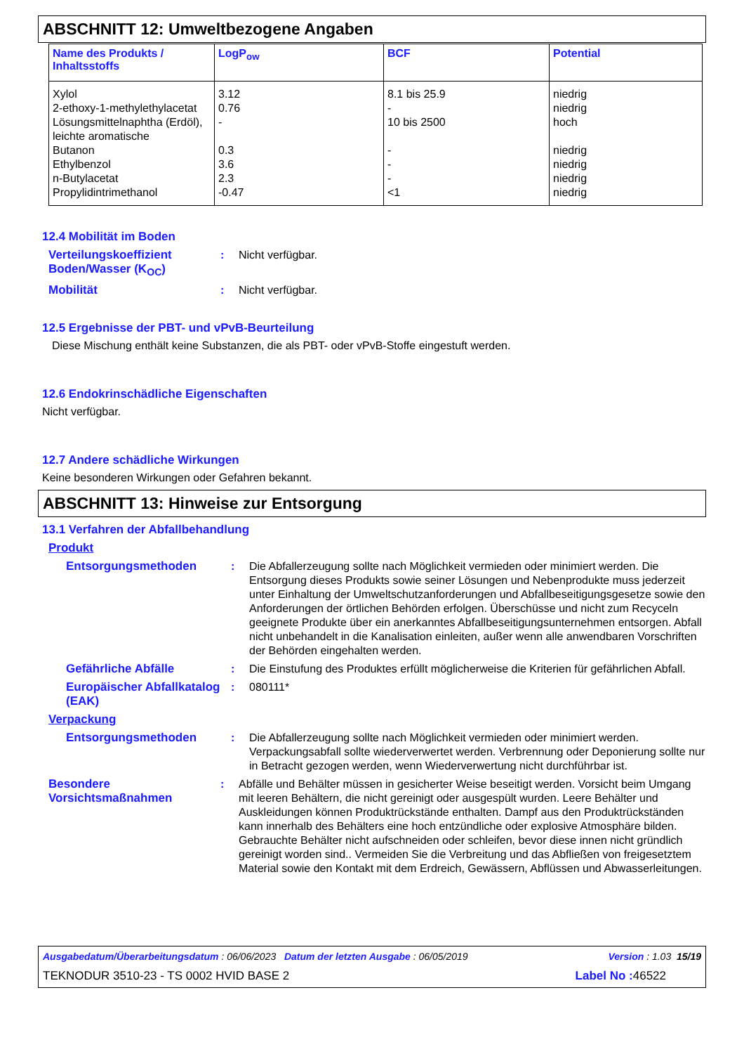ABSCHNITT 12: Umweltbezogene Angaben
| Name des Produkts / Inhaltsstoffs | LogP<sub>ow</sub> | BCF | Potential |
| --- | --- | --- | --- |
| Xylol 2-ethoxy-1-methylethylacetat Lösungsmittelnaphtha (Erdöl), leichte aromatische Butanon Ethylbenzol n-Butylacetat Propylidintrimethanol | 3.12 0.76 - 0.3 3.6 2.3 -0.47 | 8.1 bis 25.9 - 10 bis 2500 - - - <1 | niedrig niedrig hoch niedrig niedrig niedrig niedrig |
12.4 Mobilität im Boden
Verteilungskoeffizient Boden/Wasser (K<sub>OC</sub>)
: Nicht verfügbar.
Mobilität : Nicht verfügbar.
12.5 Ergebnisse der PBT- und vPvB-Beurteilung
Diese Mischung enthält keine Substanzen, die als PBT- oder vPvB-Stoffe eingestuft werden.
12.6 Endokrinschädliche Eigenschaften
Nicht verfügbar.
12.7 Andere schädliche Wirkungen
Keine besonderen Wirkungen oder Gefahren bekannt.
ABSCHNITT 13: Hinweise zur Entsorgung
13.1 Verfahren der Abfallbehandlung
Produkt
Entsorgungsmethoden : Die Abfallerzeugung sollte nach Möglichkeit vermieden oder minimiert werden. Die Entsorgung dieses Produkts sowie seiner Lösungen und Nebenprodukte muss jederzeit unter Einhaltung der Umweltschutzanforderungen und Abfallbeseitigungsgesetze sowie den Anforderungen der örtlichen Behörden erfolgen. Überschüsse und nicht zum Recyceln geeignete Produkte über ein anerkanntes Abfallbeseitigungsunternehmen entsorgen. Abfall nicht unbehandelt in die Kanalisation einleiten, außer wenn alle anwendbaren Vorschriften der Behörden eingehalten werden.
Gefährliche Abfälle : Die Einstufung des Produktes erfüllt möglicherweise die Kriterien für gefährlichen Abfall.
Europäischer Abfallkatalog (EAK)
: 080111*
Verpackung
Entsorgungsmethoden : Die Abfallerzeugung sollte nach Möglichkeit vermieden oder minimiert werden. Verpackungsabfall sollte wiederverwertet werden. Verbrennung oder Deponierung sollte nur in Betracht gezogen werden, wenn Wiederverwertung nicht durchführbar ist.
Besondere Vorsichtsmaßnahmen
: Abfälle und Behälter müssen in gesicherter Weise beseitigt werden. Vorsicht beim Umgang mit leeren Behältern, die nicht gereinigt oder ausgespült wurden. Leere Behälter und Auskleidungen können Produktrückstände enthalten. Dampf aus den Produktrückständen kann innerhalb des Behälters eine hoch entzündliche oder explosive Atmosphäre bilden. Gebrauchte Behälter nicht aufschneiden oder schleifen, bevor diese innen nicht gründlich gereinigt worden sind.. Vermeiden Sie die Verbreitung und das Abfließen von freigesetztem Material sowie den Kontakt mit dem Erdreich, Gewässern, Abflüssen und Abwasserleitungen.
Ausgabedatum/Überarbeitungsdatum : 06/06/2023 Datum der letzten Ausgabe : 06/05/2019 Version : 1.03 15/19
TEKNODUR 3510-23 - TS 0002 HVID BASE 2 Label No : 46522